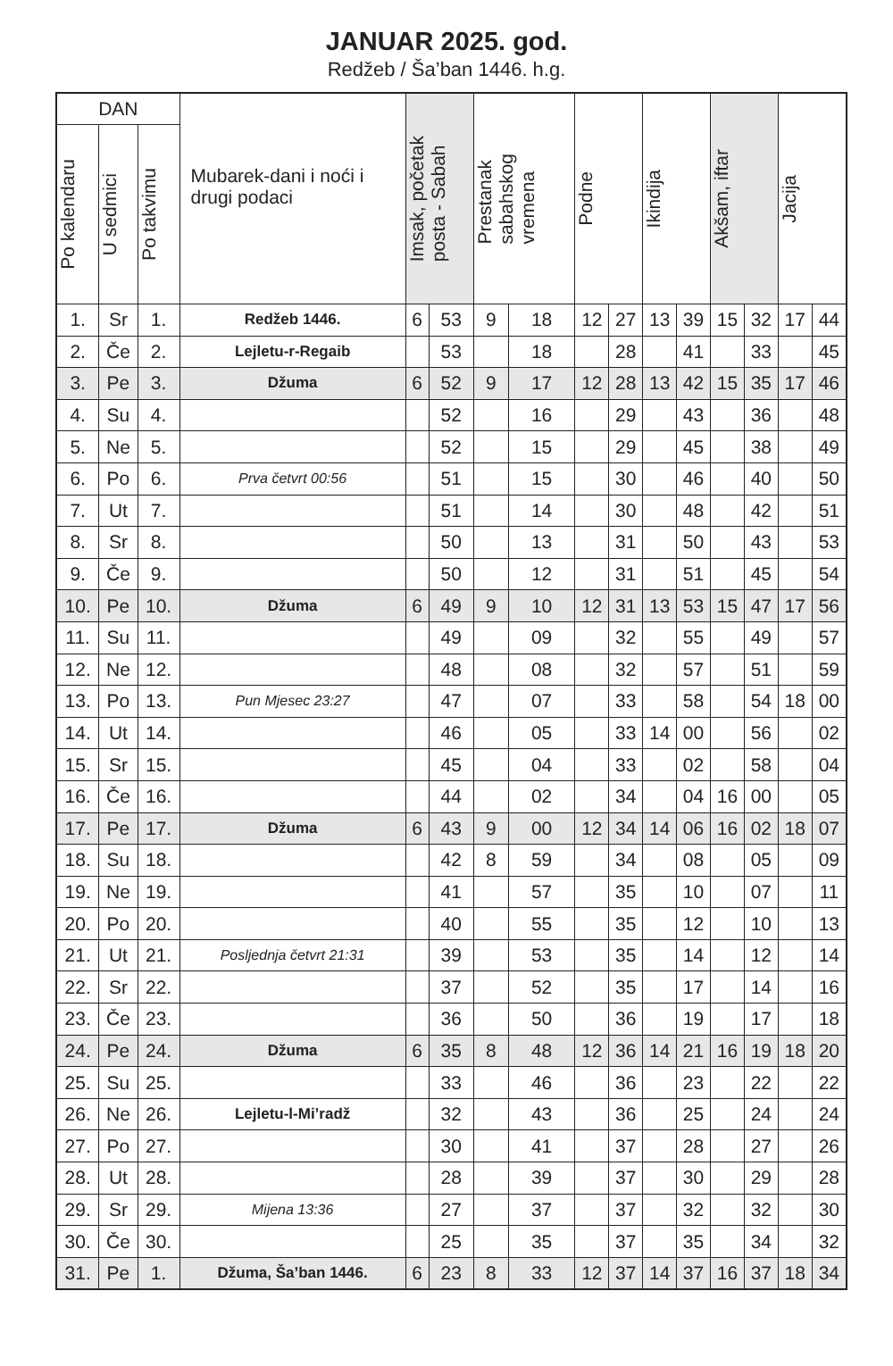JANUAR 2025. god.
Redžeb / Ša’ban 1446. h.g.
| DAN | | | Mubarek-dani i noći i drugi podaci | Imsak, početak posta - Sabah | | Prestanak sabahskog vremena | | Podne | | Ikindija | | Akšam, iftar | | Jacija | |
| --- | --- | --- | --- | --- | --- | --- | --- | --- | --- | --- | --- | --- | --- | --- | --- |
| Po kalendaru | U sedmici | Po takvimu | | | | | | | | | | | | | |
| 1. | Sr | 1. | Redžeb 1446. | 6 | 53 | 9 | 18 | 12 | 27 | 13 | 39 | 15 | 32 | 17 | 44 |
| 2. | Če | 2. | Lejletu-r-Regaib | | 53 | | 18 | | 28 | | 41 | | 33 | | 45 |
| 3. | Pe | 3. | Džuma | 6 | 52 | 9 | 17 | 12 | 28 | 13 | 42 | 15 | 35 | 17 | 46 |
| 4. | Su | 4. | | | 52 | | 16 | | 29 | | 43 | | 36 | | 48 |
| 5. | Ne | 5. | | | 52 | | 15 | | 29 | | 45 | | 38 | | 49 |
| 6. | Po | 6. | Prva četvrt 00:56 | | 51 | | 15 | | 30 | | 46 | | 40 | | 50 |
| 7. | Ut | 7. | | | 51 | | 14 | | 30 | | 48 | | 42 | | 51 |
| 8. | Sr | 8. | | | 50 | | 13 | | 31 | | 50 | | 43 | | 53 |
| 9. | Če | 9. | | | 50 | | 12 | | 31 | | 51 | | 45 | | 54 |
| 10. | Pe | 10. | Džuma | 6 | 49 | 9 | 10 | 12 | 31 | 13 | 53 | 15 | 47 | 17 | 56 |
| 11. | Su | 11. | | | 49 | | 09 | | 32 | | 55 | | 49 | | 57 |
| 12. | Ne | 12. | | | 48 | | 08 | | 32 | | 57 | | 51 | | 59 |
| 13. | Po | 13. | Pun Mjesec 23:27 | | 47 | | 07 | | 33 | | 58 | | 54 | 18 | 00 |
| 14. | Ut | 14. | | | 46 | | 05 | | 33 | 14 | 00 | | 56 | | 02 |
| 15. | Sr | 15. | | | 45 | | 04 | | 33 | | 02 | | 58 | | 04 |
| 16. | Če | 16. | | | 44 | | 02 | | 34 | | 04 | 16 | 00 | | 05 |
| 17. | Pe | 17. | Džuma | 6 | 43 | 9 | 00 | 12 | 34 | 14 | 06 | 16 | 02 | 18 | 07 |
| 18. | Su | 18. | | | 42 | 8 | 59 | | 34 | | 08 | | 05 | | 09 |
| 19. | Ne | 19. | | | 41 | | 57 | | 35 | | 10 | | 07 | | 11 |
| 20. | Po | 20. | | | 40 | | 55 | | 35 | | 12 | | 10 | | 13 |
| 21. | Ut | 21. | Posljednja četvrt 21:31 | | 39 | | 53 | | 35 | | 14 | | 12 | | 14 |
| 22. | Sr | 22. | | | 37 | | 52 | | 35 | | 17 | | 14 | | 16 |
| 23. | Če | 23. | | | 36 | | 50 | | 36 | | 19 | | 17 | | 18 |
| 24. | Pe | 24. | Džuma | 6 | 35 | 8 | 48 | 12 | 36 | 14 | 21 | 16 | 19 | 18 | 20 |
| 25. | Su | 25. | | | 33 | | 46 | | 36 | | 23 | | 22 | | 22 |
| 26. | Ne | 26. | Lejletu-l-Mi’radž | | 32 | | 43 | | 36 | | 25 | | 24 | | 24 |
| 27. | Po | 27. | | | 30 | | 41 | | 37 | | 28 | | 27 | | 26 |
| 28. | Ut | 28. | | | 28 | | 39 | | 37 | | 30 | | 29 | | 28 |
| 29. | Sr | 29. | Mijena 13:36 | | 27 | | 37 | | 37 | | 32 | | 32 | | 30 |
| 30. | Če | 30. | | | 25 | | 35 | | 37 | | 35 | | 34 | | 32 |
| 31. | Pe | 1. | Džuma, Ša’ban 1446. | 6 | 23 | 8 | 33 | 12 | 37 | 14 | 37 | 16 | 37 | 18 | 34 |